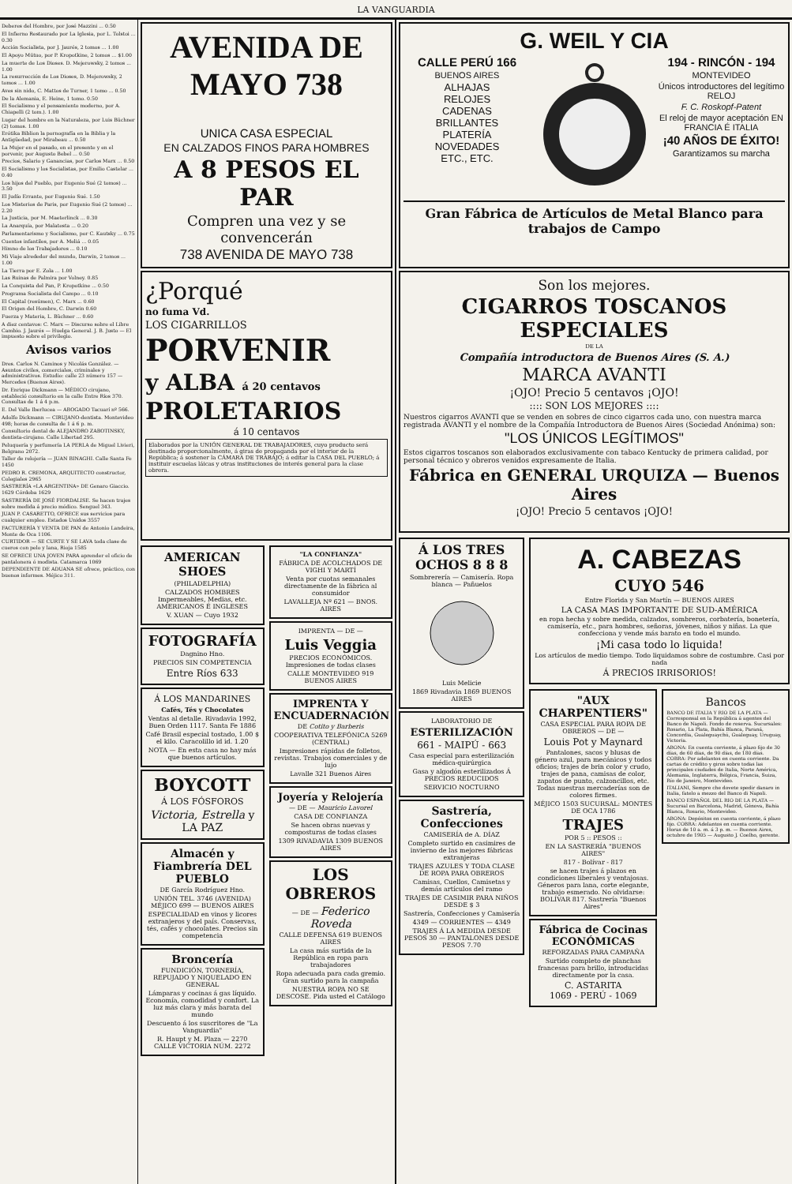LA VANGUARDIA
Deberes del Hombre, por José Mazzini ... 0.50
El Infierno Restaurado por La Iglesia, por L. Tolstoi ... 0.30
Acción Socialista, por J. Jaurés, 2 tomos ... 1.00
El Apoyo Mútuo, por P. Kropotkine, 2 tomos ... $1.00
La muerte de Los Dioses. D. Mejerowsky, 2 tomos ... 1.00
La resurrección de Los Dioses, D. Mejerowsky, 2 tomos ... 1.00
Aves sin nido, C. Mattos de Turner, 1 tomo ... 0.50
De la Alemania, E. Heine, 1 tomo. 0.50
El Socialismo y el pensamiento moderno, por A. Chiapelli (2 tom.). 1.00
Lugar del hombre en la Naturaleza, por Luis Büchner (2) tomos. 1.00
Erótika Biblion la pornografía en la Biblia y la Antigüedad, por Mirabeau ... 0.50
La Mujer en el pasado, en el presente y en el porvenir, por Augusto Bebel ... 0.50
Precios, Salario y Ganancias, por Carlos Marx ... 0.50
El Socialismo y los Socialistas, por Emilio Castelar ... 0.40
Los hijos del Pueblo, por Eugenio Sué (2 tomos) ... 3.50
El Judío Errante, por Eugenio Sué. 1.50
Los Misterios de Paris, por Eugenio Sué (2 tomos) ... 2.20
La Justicia, por M. Maeterlinck ... 0.30
La Anarquía, por Malatesta ... 0.20
Parlamentarismo y Socialismo, por C. Kautsky ... 0.75
Cuentos infantiles, por A. Meliá ... 0.05
Himno de los Trabajadores ... 0.10
Mi Viaje alrededor del mundo, Darwin, 2 tomos ... 1.00
La Tierra por E. Zola ... 1.00
Las Ruinas de Palmira por Volney. 0.85
La Conquista del Pan, P. Kropotkine ... 0.50
Programa Socialista del Campo ... 0.10
El Capital (resúmen), C. Marx ... 0.60
El Origen del Hombre, C. Darwin 0.60
Fuerza y Materia, L. Büchner ... 0.60
A diez centavos: C. Marx — Discurso sobre el Libre Cambio. J. Jaurés — Huelga General. J. B. Justo — El impuesto sobre el privilegio.
Avisos varios
Dres. Carlos N. Caminos y Nicolás González. — Asuntos civiles, comerciales, criminales y administrativos. Estudio: calle 23 número 157 — Mercedes (Buenos Aires).
Dr. Enrique Dickmann — MÉDICO cirujano, estableció consultorio en la calle Entre Ríos 370. Consultas de 1 á 4 p.m.
E. Del Valle Iberlucea — ABOGADO Tacuarí nº 566.
Adolfo Dickmann — CIRUJANO-dentista. Montevideo 498; horas de consulta de 1 á 6 p. m.
Consultorio dental de ALEJANDRO ZABOTINSKY, dentista-cirujano. Calle Libertad 295.
Peluquería y perfumería LA PERLA de Miguel Livieri, Belgrano 2072.
Taller de relojería — JUAN BINAGHI. Calle Santa Fe 1450
PEDRO R. CREMONA, ARQUITECTO constructor, Colegiales 2965
SASTRERÍA «LA ARGENTINA» DE Genaro Giaccio. 1629 Córdoba 1629
SASTRERÍA DE JOSÉ FIORDALISE. Se hacen trajes sobre medida á precio módico. Senguel 343.
JUAN P. CASARETTO, OFRECE sus servicios para cualquier empleo. Estados Unidos 3557
FACTURERÍA Y VENTA DE PAN de Antonio Landeira, Monte de Oca 1106.
CURTIDOR — SE CURTE Y SE LAVA toda clase de cueros con pelo y lana, Rioja 1585
SE OFRECE UNA JOVEN PARA aprender el oficio de pantalonera ó modista. Catamarca 1069
DEPENDIENTE DE ADUANA SE ofrece, práctico, con buenos informes. Méjico 311.
AVENIDA DE MAYO 738
UNICA CASA ESPECIAL
EN CALZADOS FINOS PARA HOMBRES
A 8 PESOS EL PAR
Compren una vez y se convencerán
738 AVENIDA DE MAYO 738
¿Porqué
no fuma Vd.
LOS CIGARRILLOS
PORVENIR
y ALBA á 20 centavos
PROLETARIOS
á 10 centavos
Elaborados por la UNIÓN GENERAL DE TRABAJADORES, cuyo producto será destinado proporcionalmente, á giras de propaganda por el interior de la República; á sostener la CÁMARA DE TRABAJO; á editar la CASA DEL PUEBLO; á instituir escuelas láicas y otras instituciones de interés general para la clase obrera.
AMERICAN SHOES
(PHILADELPHIA)
CALZADOS HOMBRES Impermeables, Medias, etc. AMERICANOS É INGLESES
V. XUAN — Cuyo 1932
FOTOGRAFÍA
Dagnino Hno.
PRECIOS SIN COMPETENCIA
Entre Ríos 633
Á LOS MANDARINES
Cafés, Tés y Chocolates
Ventas al detalle. Rivadavia 1992, Buen Orden 1117. Santa Fe 1886
Café Brasil especial tostado, 1.00 $ el kilo. Caracolillo id id. 1.20
NOTA — En esta casa no hay más que buenos artículos.
BOYCOTT
Á LOS FÓSFOROS
Victoria, Estrella y LA PAZ
Almacén y Fiambrería DEL PUEBLO
DE García Rodríguez Hno.
UNIÓN TEL. 3746 (AVENIDA) MÉJICO 699 — BUENOS AIRES
ESPECIALIDAD en vinos y licores extranjeros y del país. Conservas, tés, cafés y chocolates. Precios sin competencia
Broncería
FUNDICIÓN, TORNERÍA, REPUJADO Y NIQUELADO EN GENERAL
Lámparas y cocinas á gas líquido. Economía, comodidad y confort. La luz más clara y más barata del mundo
Descuento á los suscritores de "La Vanguardia"
R. Haupt y M. Plaza — 2270 CALLE VICTORIA NÚM. 2272
"LA CONFIANZA"
FÁBRICA DE ACOLCHADOS DE VIGHI Y MARTÍ
Venta por cuotas semanales directamente de la fábrica al consumidor
LAVALLEJA Nº 621 — BNOS. AIRES
IMPRENTA — DE —
Luis Veggia
PRECIOS ECONÓMICOS. Impresiones de todas clases
CALLE MONTEVIDEO 919 BUENOS AIRES
IMPRENTA Y ENCUADERNACIÓN
DE Cotito y Barberis
COOPERATIVA TELEFÓNICA 5269 (CENTRAL)
Impresiones rápidas de folletos, revistas. Trabajos comerciales y de lujo
Lavalle 321 Buenos Aires
Joyería y Relojería
— DE — Mauricio Lavorel
CASA DE CONFIANZA
Se hacen obras nuevas y composturas de todas clases
1309 RIVADAVIA 1309 BUENOS AIRES
LOS OBREROS
— DE — Federico Roveda
CALLE DEFENSA 619 BUENOS AIRES
La casa más surtida de la República en ropa para trabajadores
Ropa adecuada para cada gremio. Gran surtido para la campaña
NUESTRA ROPA NO SE DESCOSE. Pida usted el Catálogo
G. WEIL Y CIA
CALLE PERÚ 166
BUENOS AIRES
ALHAJAS
RELOJES
CADENAS
BRILLANTES
PLATERÍA
NOVEDADES
ETC., ETC.
194 - RINCÓN - 194
MONTEVIDEO
Únicos introductores del legítimo RELOJ
F. C. Roskopf-Patent
El reloj de mayor aceptación EN FRANCIA É ITALIA
¡40 AÑOS DE ÉXITO!
Garantizamos su marcha
Gran Fábrica de Artículos de Metal Blanco para trabajos de Campo
Son los mejores.
CIGARROS TOSCANOS ESPECIALES
DE LA
Compañía introductora de Buenos Aires (S. A.)
MARCA AVANTI
¡OJO! Precio 5 centavos ¡OJO!
:::: SON LOS MEJORES ::::
Nuestros cigarros AVANTI que se venden en sobres de cinco cigarros cada uno, con nuestra marca registrada AVANTI y el nombre de la Compañía Introductora de Buenos Aires (Sociedad Anónima) son:
"LOS ÚNICOS LEGÍTIMOS"
Estos cigarros toscanos son elaborados exclusivamente con tabaco Kentucky de primera calidad, por personal técnico y obreros venidos expresamente de Italia.
Fábrica en GENERAL URQUIZA — Buenos Aires
¡OJO! Precio 5 centavos ¡OJO!
Á LOS TRES OCHOS 8 8 8
Sombrerería — Camisería. Ropa blanca — Pañuelos
Luis Melicie
1869 Rivadavia 1869 BUENOS AIRES
LABORATORIO DE
ESTERILIZACIÓN
661 - MAIPÚ - 663
Casa especial para esterilización médica-quirúrgica
Gasa y algodón esterilizados Á PRECIOS REDUCIDOS
SERVICIO NOCTURNO
Sastrería, Confecciones
CAMISERÍA de A. DÍAZ
Completo surtido en casimires de invierno de las mejores fábricas extranjeras
TRAJES AZULES Y TODA CLASE DE ROPA PARA OBREROS
Camisas, Cuellos, Camisetas y demás artículos del ramo
TRAJES DE CASIMIR PARA NIÑOS DESDE $ 3
Sastrería, Confecciones y Camisería
4349 — CORRIENTES — 4349
TRAJES Á LA MEDIDA DESDE PESOS 30 — PANTALONES DESDE PESOS 7.70
A. CABEZAS
CUYO 546
Entre Florida y San Martín — BUENOS AIRES
LA CASA MAS IMPORTANTE DE SUD-AMÉRICA
en ropa hecha y sobre medida, calzados, sombreros, corbatería, bonetería, camisería, etc., para hombres, señoras, jóvenes, niños y niñas. La que confecciona y vende más barato en todo el mundo.
¡Mi casa todo lo liquida!
Los artículos de medio tiempo. Todo liquidamos sobre de costumbre. Casi por nada
Á PRECIOS IRRISORIOS!
"AUX CHARPENTIERS"
CASA ESPECIAL PARA ROPA DE OBREROS — DE —
Louis Pot y Maynard
Pantalones, sacos y blusas de género azul, para mecánicos y todos oficios; trajes de brin color y crudo, trajes de pana, camisas de color, zapatos de punto, calzoncillos, etc. Todas nuestras mercaderías son de colores firmes.
MÉJICO 1503 SUCURSAL: MONTES DE OCA 1786
TRAJES
POR 5 :: PESOS ::
EN LA SASTRERÍA "BUENOS AIRES"
817 - Bolívar - 817
se hacen trajes á plazos en condiciones liberales y ventajosas. Géneros para lana, corte elegante, trabajo esmerado. No olvidarse: BOLÍVAR 817. Sastrería "Buenos Aires"
Fábrica de Cocinas ECONÓMICAS
REFORZADAS PARA CAMPAÑA
Surtido completo de planchas francesas para brillo, introducidas directamente por la casa.
C. ASTARITA
1069 - PERÚ - 1069
Bancos
BANCO DE ITALIA Y RIO DE LA PLATA — Corresponsal en la República á agentes del Banco de Napoli. Fondo de reserva. Sucursales: Rosario, La Plata, Bahía Blanca, Paraná, Concordia, Gualeguaychú, Gualeguay, Uruguay, Victoria.
ABONA: En cuenta corriente, á plazo fijo de 30 días, de 60 días, de 90 días, de 180 días. COBRA: Por adelantos en cuenta corriente. Da cartas de crédito y giros sobre todas las principales ciudades de Italia, Norte América, Alemania, Inglaterra, Bélgica, Francia, Suiza, Río de Janeiro, Montevideo.
ITALIANI, Sempre che dovete spedir danaro in Italia, fatelo a mezzo del Banco di Napoli.
BANCO ESPAÑOL DEL RIO DE LA PLATA — Sucursal en Barcelona, Madrid, Génova, Bahía Blanca, Rosario, Montevideo.
ABONA: Depósitos en cuenta corriente, á plazo fijo. COBRA: Adelantos en cuenta corriente. Horas de 10 a. m. á 3 p. m. — Buenos Aires, octubre de 1905 — Augusto J. Coelho, gerente.